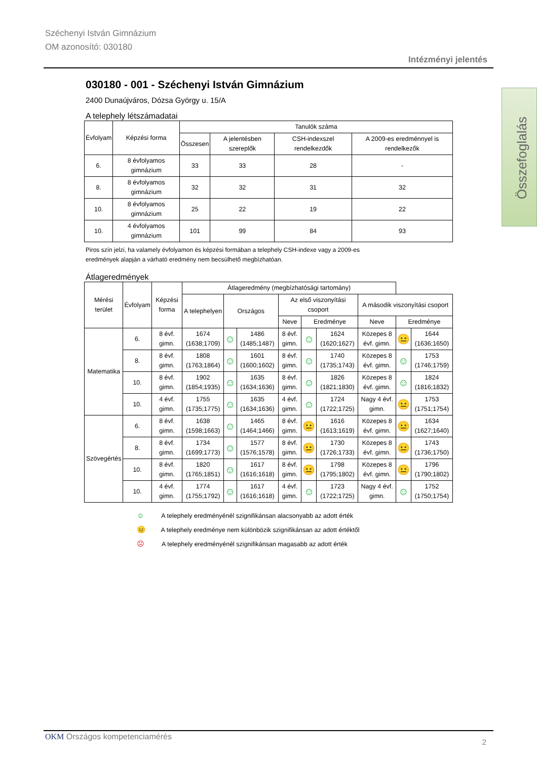Széchenyi István Gimnázium
OM azonosító: 030180
Intézményi jelentés
Összefoglalás
030180 - 001 - Széchenyi István Gimnázium
2400 Dunaújváros, Dózsa György u. 15/A
A telephely létszámadatai
| Évfolyam | Képzési forma | Tanulók száma | | | |
| --- | --- | --- | --- | --- | --- |
| | | Összesen | A jelentésben szereplők | CSH-indexszel rendelkezdők | A 2009-es eredménnyel is rendelkezők |
| 6. | 8 évfolyamos gimnázium | 33 | 33 | 28 | - |
| 8. | 8 évfolyamos gimnázium | 32 | 32 | 31 | 32 |
| 10. | 8 évfolyamos gimnázium | 25 | 22 | 19 | 22 |
| 10. | 4 évfolyamos gimnázium | 101 | 99 | 84 | 93 |
Piros szín jelzi, ha valamely évfolyamon és képzési formában a telephely CSH-indexe vagy a 2009-es
eredmények alapján a várható eredmény nem becsülhető megbízhatóan.
Átlageredmények
| Mérési terület | Évfolyam | Képzési forma | Átlageredmény (megbízhatósági tartomány) | | | | | | | | |
| --- | --- | --- | --- | --- | --- | --- | --- | --- | --- | --- | --- |
| | | | A telephelyen | Országos | | Az első viszonyítási csoport | | | A második viszonyítási csoport | | |
| | | | | | | Neve | Eredménye | | Neve | Eredménye | |
| Matematika | 6. | 8 évf. gimn. | 1674 (1638;1709) | ☺ | 1486 (1485;1487) | 8 évf. gimn. | ☺ | 1624 (1620;1627) | Közepes 8 évf. gimn. | 😐 | 1644 (1636;1650) |
| | 8. | 8 évf. gimn. | 1808 (1763;1864) | ☺ | 1601 (1600;1602) | 8 évf. gimn. | ☺ | 1740 (1735;1743) | Közepes 8 évf. gimn. | ☺ | 1753 (1746;1759) |
| | 10. | 8 évf. gimn. | 1902 (1854;1935) | ☺ | 1635 (1634;1636) | 8 évf. gimn. | ☺ | 1826 (1821;1830) | Közepes 8 évf. gimn. | ☺ | 1824 (1816;1832) |
| | 10. | 4 évf. gimn. | 1755 (1735;1775) | ☺ | 1635 (1634;1636) | 4 évf. gimn. | ☺ | 1724 (1722;1725) | Nagy 4 évf. gimn. | 😐 | 1753 (1751;1754) |
| Szövegértés | 6. | 8 évf. gimn. | 1638 (1598;1663) | ☺ | 1465 (1464;1466) | 8 évf. gimn. | 😐 | 1616 (1613;1619) | Közepes 8 évf. gimn. | 😐 | 1634 (1627;1640) |
| | 8. | 8 évf. gimn. | 1734 (1699;1773) | ☺ | 1577 (1576;1578) | 8 évf. gimn. | 😐 | 1730 (1726;1733) | Közepes 8 évf. gimn. | 😐 | 1743 (1736;1750) |
| | 10. | 8 évf. gimn. | 1820 (1765;1851) | ☺ | 1617 (1616;1618) | 8 évf. gimn. | 😐 | 1798 (1795;1802) | Közepes 8 évf. gimn. | 😐 | 1796 (1790;1802) |
| | 10. | 4 évf. gimn. | 1774 (1755;1792) | ☺ | 1617 (1616;1618) | 4 évf. gimn. | ☺ | 1723 (1722;1725) | Nagy 4 évf. gimn. | ☺ | 1752 (1750;1754) |
☺ A telephely eredményénél szignifikánsan alacsonyabb az adott érték
😐 A telephely eredménye nem különbözik szignifikánsan az adott értéktől
☹ A telephely eredményénél szignifikánsan magasabb az adott érték
OKM Országos kompetenciamérés
2